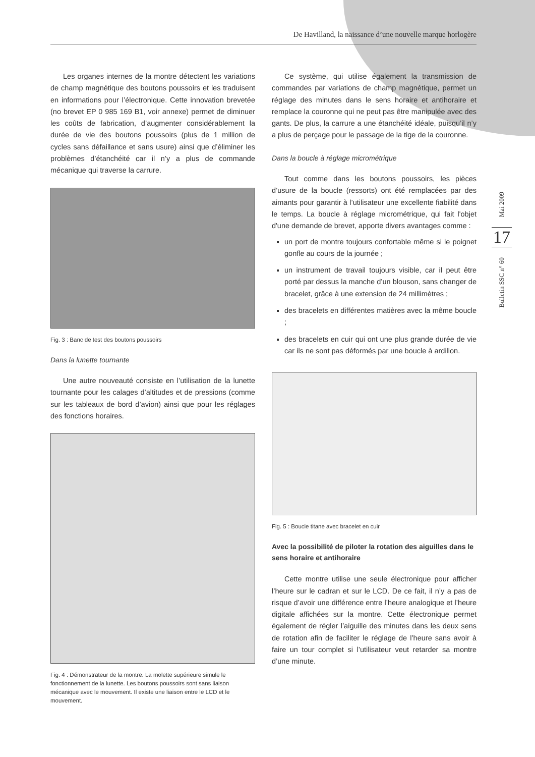De Havilland, la naissance d’une nouvelle marque horlogère
Les organes internes de la montre détectent les variations de champ magnétique des boutons poussoirs et les traduisent en informations pour l’électronique. Cette innovation brevetée (no brevet EP 0 985 169 B1, voir annexe) permet de diminuer les coûts de fabrication, d’augmenter considérablement la durée de vie des boutons poussoirs (plus de 1 million de cycles sans défaillance et sans usure) ainsi que d’éliminer les problèmes d’étanchéité car il n’y a plus de commande mécanique qui traverse la carrure.
Fig. 3 : Banc de test des boutons poussoirs
Dans la lunette tournante
Une autre nouveauté consiste en l’utilisation de la lunette tournante pour les calages d’altitudes et de pressions (comme sur les tableaux de bord d’avion) ainsi que pour les réglages des fonctions horaires.
Fig. 4 : Démonstrateur de la montre. La molette supérieure simule le fonctionnement de la lunette. Les boutons poussoirs sont sans liaison mécanique avec le mouvement. Il existe une liaison entre le LCD et le mouvement.
Ce système, qui utilise également la transmission de commandes par variations de champ magnétique, permet un réglage des minutes dans le sens horaire et antihoraire et remplace la couronne qui ne peut pas être manipulée avec des gants. De plus, la carrure a une étanchéité idéale, puisqu’il n’y a plus de perçage pour le passage de la tige de la couronne.
Dans la boucle à réglage micrométrique
Tout comme dans les boutons poussoirs, les pièces d’usure de la boucle (ressorts) ont été remplacées par des aimants pour garantir à l’utilisateur une excellente fiabilité dans le temps. La boucle à réglage micrométrique, qui fait l'objet d'une demande de brevet, apporte divers avantages comme :
un port de montre toujours confortable même si le poignet gonfle au cours de la journée ;
un instrument de travail toujours visible, car il peut être porté par dessus la manche d’un blouson, sans changer de bracelet, grâce à une extension de 24 millimètres ;
des bracelets en différentes matières avec la même boucle ;
des bracelets en cuir qui ont une plus grande durée de vie car ils ne sont pas déformés par une boucle à ardillon.
Fig. 5 : Boucle titane avec bracelet en cuir
Avec la possibilité de piloter la rotation des aiguilles dans le sens horaire et antihoraire
Cette montre utilise une seule électronique pour afficher l’heure sur le cadran et sur le LCD. De ce fait, il n’y a pas de risque d’avoir une différence entre l’heure analogique et l’heure digitale affichées sur la montre. Cette électronique permet également de régler l’aiguille des minutes dans les deux sens de rotation afin de faciliter le réglage de l’heure sans avoir à faire un tour complet si l’utilisateur veut retarder sa montre d’une minute.
Mai 2009
17
Bulletin SSC n° 60